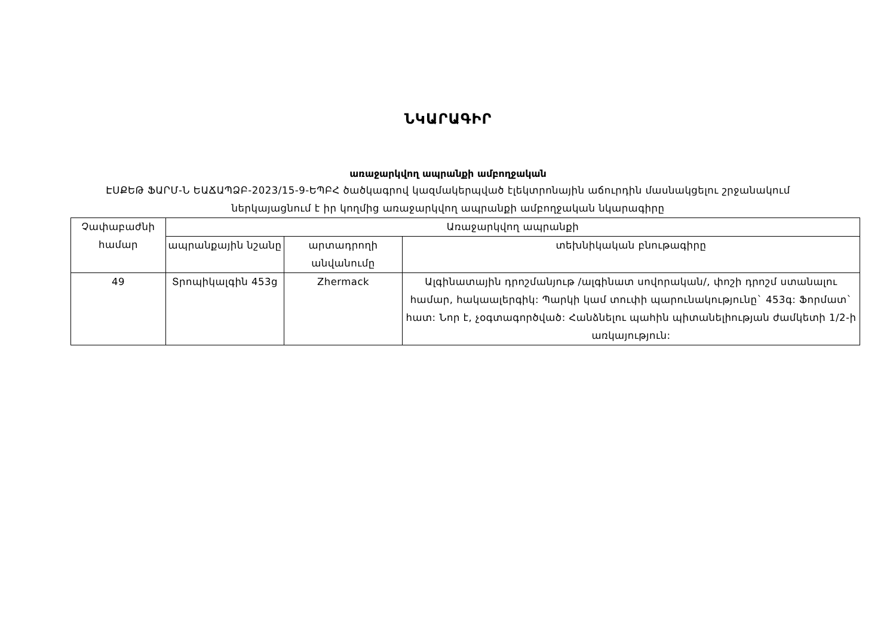ՆԿԱՐԱԳԻՐ
առաջարկվող ապրանքի ամբողջական
ԷՍՔԵԹ ՖԱՐՄ-Ն ԵԱՃԱՊՁԲ-2023/15-9-ԵՊԲՀ ծածկագրով կազմակերպված էլեկտրոնային աճուրդին մասնակցելու շրջանակում
ներկայացնում է իր կողմից առաջարկվող ապրանքի ամբողջական նկարագիրը
| Չափաբաժնի համար | Առաջարկվող ապրանքի | | |
| --- | --- | --- | --- |
| | ապրանքային նշանը | արտադրողի անվանումը | տեխնիկական բնութագիրը |
| 49 | Տրոպիկալգին 453g | Zhermack | Ալգինատային դրոշմանյութ /ալգինատ սովորական/, փոշի դրոշմ ստանալու համար, հակաալերգիկ: Պարկի կամ տուփի պարունակությունը` 453գ: Ֆորմատ` հատ: Նոր է, չօգտագործված: Հանձնելու պահին պիտանելիության ժամկետի 1/2-ի առկայություն: |